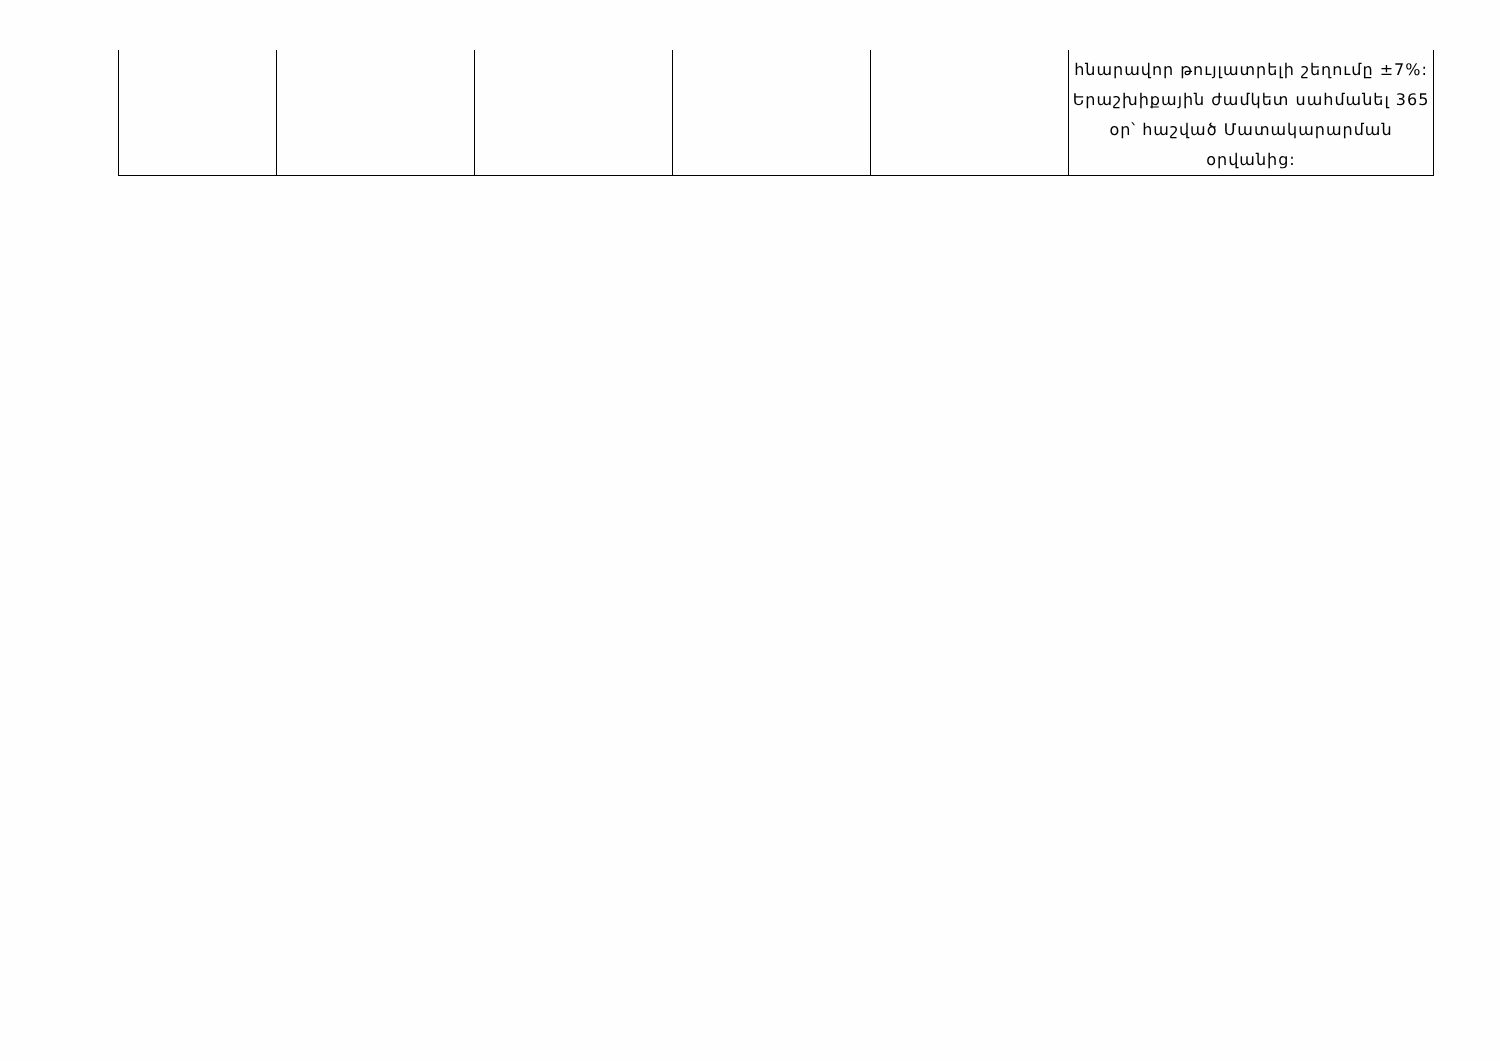| | | | | | հնարավոր թույլատրելի շեղումը ±7%: Երաշխիքային ժամկետ սահմանել 365 օր՝ հաշված Մատակարարման օրվանից: |